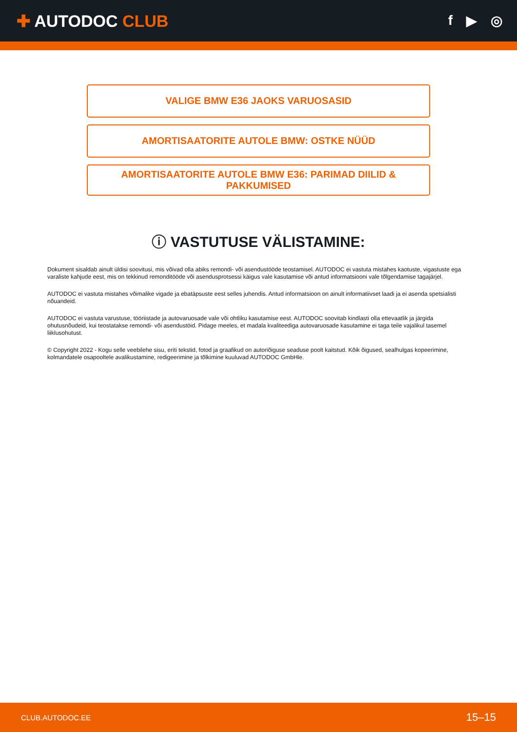✚ AUTODOC CLUB
f ▶ ◎
VALIGE BMW E36 JAOKS VARUOSASID
AMORTISAATORITE AUTOLE BMW: OSTKE NÜÜD
AMORTISAATORITE AUTOLE BMW E36: PARIMAD DIILID & PAKKUMISED
ⓘ VASTUTUSE VÄLISTAMINE:
Dokument sisaldab ainult üldisi soovitusi, mis võivad olla abiks remondi- või asendustööde teostamisel. AUTODOC ei vastuta mistahes kaotuste, vigastuste ega varaliste kahjude eest, mis on tekkinud remonditööde või asendusprotsessi käigus vale kasutamise või antud informatsiooni vale tõlgendamise tagajärjel.
AUTODOC ei vastuta mistahes võimalike vigade ja ebatäpsuste eest selles juhendis. Antud informatsioon on ainult informatiivset laadi ja ei asenda spetsialisti nõuandeid.
AUTODOC ei vastuta varustuse, tööriistade ja autovaruosade vale või ohtliku kasutamise eest. AUTODOC soovitab kindlasti olla ettevaatlik ja järgida ohutusnõudeid, kui teostatakse remondi- või asendustöid. Pidage meeles, et madala kvaliteediga autovaruosade kasutamine ei taga teile vajalikul tasemel liiklusohutust.
© Copyright 2022 - Kogu selle veebilehe sisu, eriti tekstid, fotod ja graafikud on autoriõiguse seaduse poolt kaitstud. Kõik õigused, sealhulgas kopeerimine, kolmandatele osapooltele avalikustamine, redigeerimine ja tõlkimine kuuluvad AUTODOC GmbHle.
CLUB.AUTODOC.EE 15–15